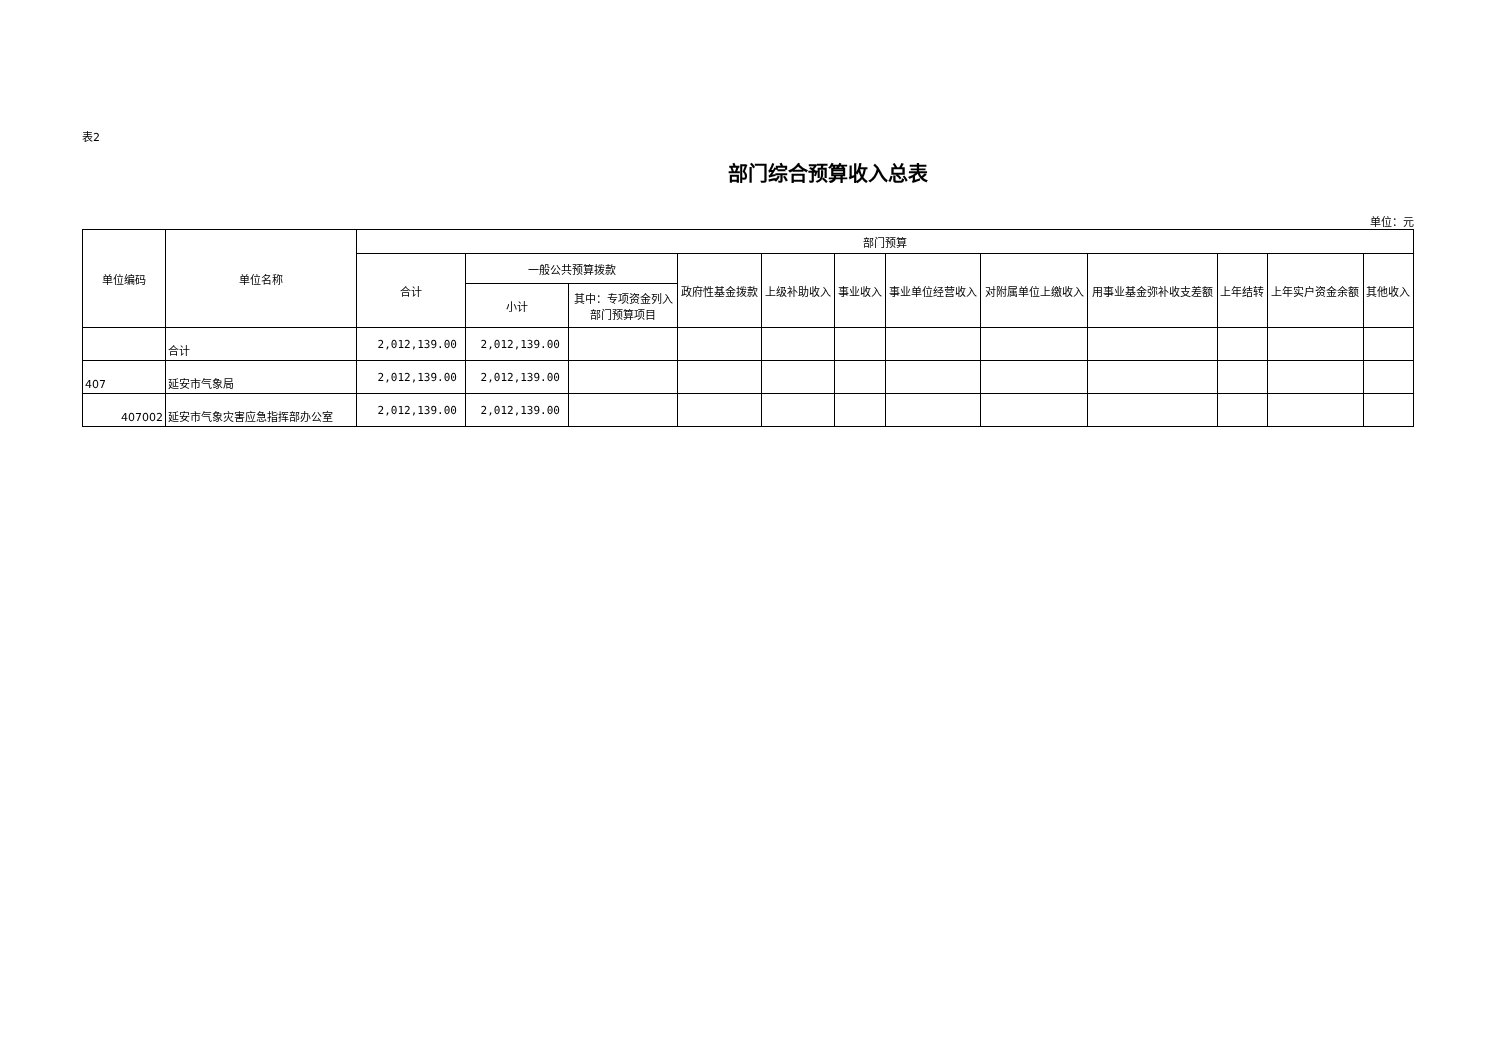表2
部门综合预算收入总表
单位：元
| 单位编码 | 单位名称 | 部门预算 | | | | | | | | | | | |
| --- | --- | --- | --- | --- | --- | --- | --- | --- | --- | --- | --- | --- | --- |
| | | 合计 | 一般公共预算拨款 | | 政府性基金拨款 | 上级补助收入 | 事业收入 | 事业单位经营收入 | 对附属单位上缴收入 | 用事业基金弥补收支差额 | 上年结转 | 上年实户资金余额 | 其他收入 |
| | | | 小计 | 其中：专项资金列入部门预算项目 | | | | | | | | | |
| | 合计 | 2,012,139.00 | 2,012,139.00 | | | | | | | | | | |
| 407 | 延安市气象局 | 2,012,139.00 | 2,012,139.00 | | | | | | | | | | |
| 407002 | 延安市气象灾害应急指挥部办公室 | 2,012,139.00 | 2,012,139.00 | | | | | | | | | | |